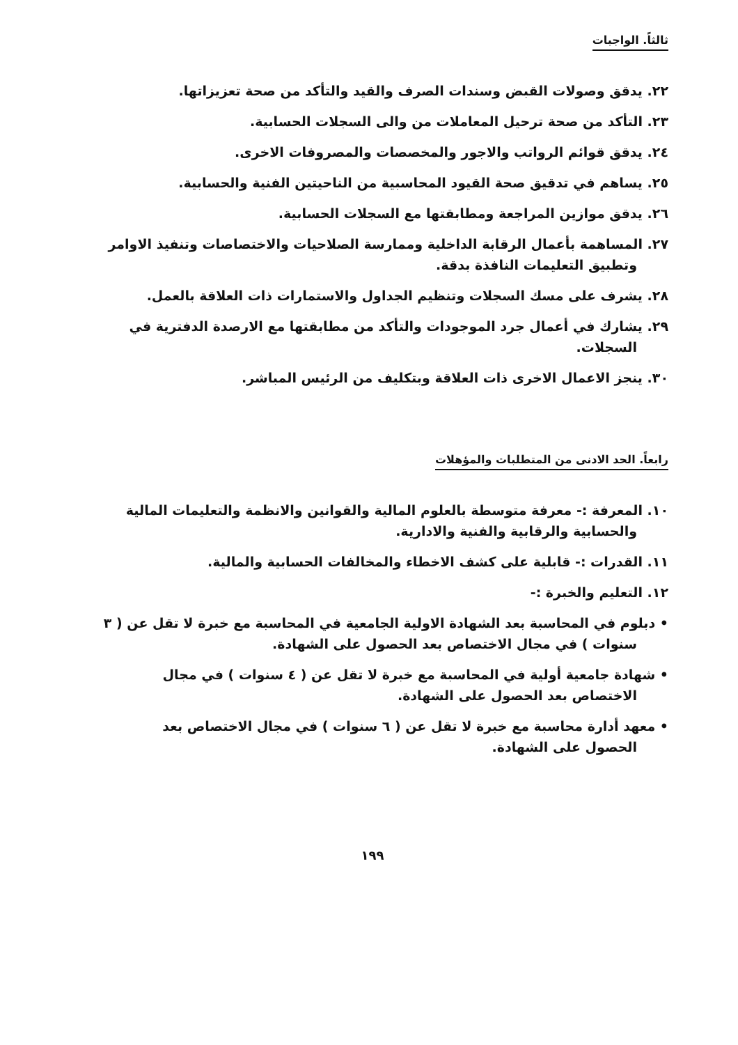ثالثاً. الواجبات
٢٢. يدقق وصولات القبض وسندات الصرف والقيد والتأكد من صحة تعزيزاتها.
٢٣. التأكد من صحة ترحيل المعاملات من والى السجلات الحسابية.
٢٤. يدقق قوائم الرواتب والاجور والمخصصات والمصروفات الاخرى.
٢٥. يساهم في تدقيق صحة القيود المحاسبية من الناحيتين الفنية والحسابية.
٢٦. يدقق موازين المراجعة ومطابقتها مع السجلات الحسابية.
٢٧. المساهمة بأعمال الرقابة الداخلية وممارسة الصلاحيات والاختصاصات وتنفيذ الاوامر
وتطبيق التعليمات النافذة بدقة.
٢٨. يشرف على مسك السجلات وتنظيم الجداول والاستمارات ذات العلاقة بالعمل.
٢٩. يشارك في أعمال جرد الموجودات والتأكد من مطابقتها مع الارصدة الدفترية في
السجلات.
٣٠. ينجز الاعمال الاخرى ذات العلاقة وبتكليف من الرئيس المباشر.
رابعاً. الحد الادنى من المتطلبات والمؤهلات
١٠. المعرفة :- معرفة متوسطة بالعلوم المالية والقوانين والانظمة والتعليمات المالية
والحسابية والرقابية والفنية والادارية.
١١. القدرات :- قابلية على كشف الاخطاء والمخالفات الحسابية والمالية.
١٢. التعليم والخبرة :-
• دبلوم في المحاسبة بعد الشهادة الاولية الجامعية في المحاسبة مع خبرة لا تقل عن ( ٣
سنوات ) في مجال الاختصاص بعد الحصول على الشهادة.
• شهادة جامعية أولية في المحاسبة مع خبرة لا تقل عن ( ٤ سنوات ) في مجال
الاختصاص بعد الحصول على الشهادة.
• معهد أدارة محاسبة مع خبرة لا تقل عن ( ٦ سنوات ) في مجال الاختصاص بعد
الحصول على الشهادة.
١٩٩